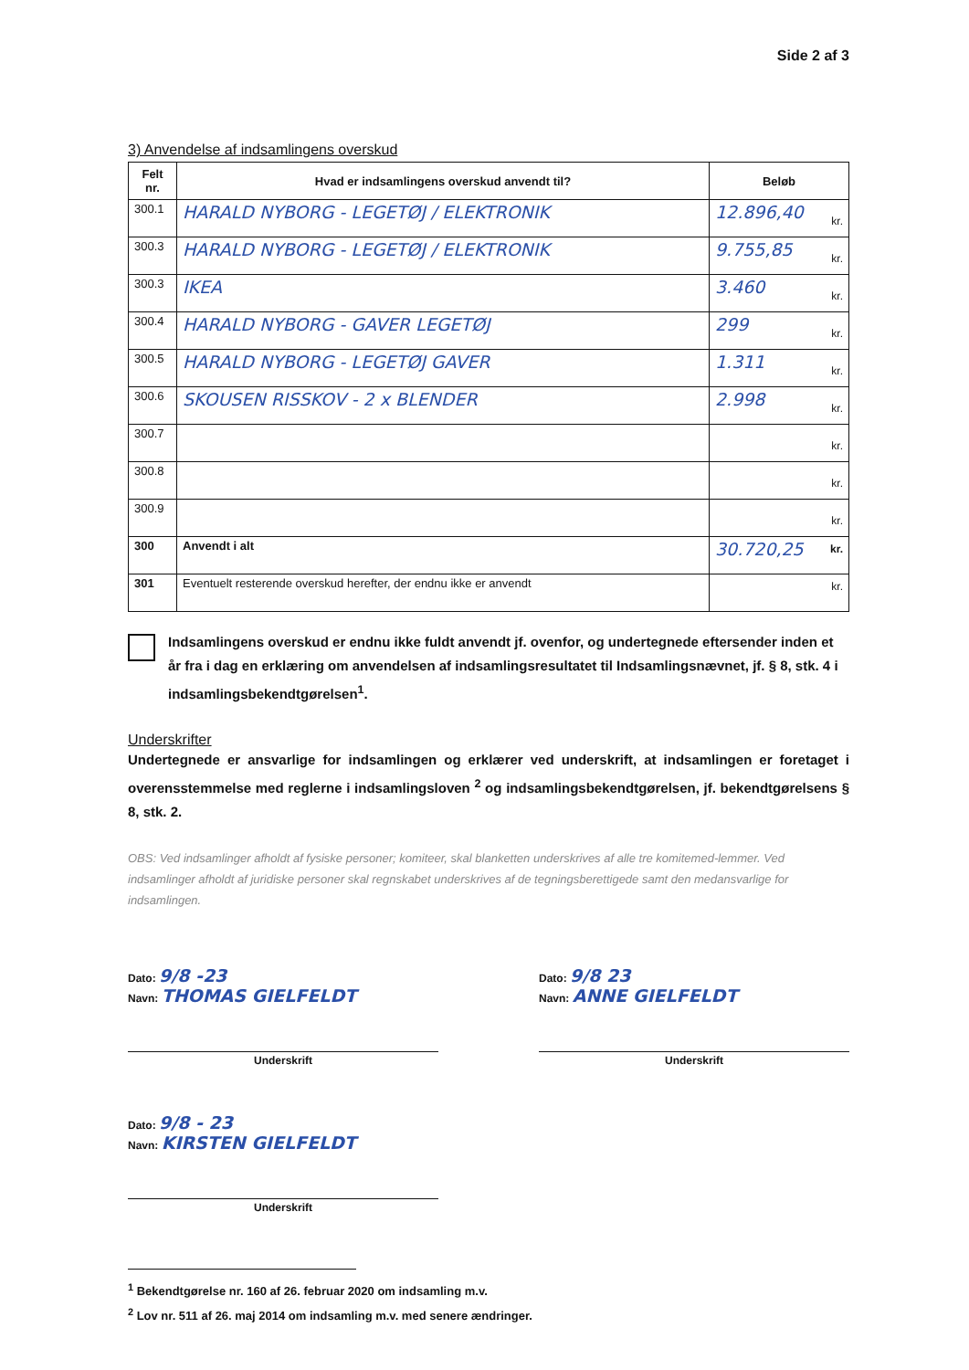Side 2 af 3
3) Anvendelse af indsamlingens overskud
| Felt nr. | Hvad er indsamlingens overskud anvendt til? | Beløb |
| --- | --- | --- |
| 300.1 | HARALD NYBORG - LEGETØJ / ELEKTRONIK | 12.896,40 kr. |
| 300.3 | HARALD NYBORG - LEGETØJ / ELEKTRONIK | 9.755,85 kr. |
| 300.3 | IKEA | 3.460 kr. |
| 300.4 | HARALD NYBORG - GAVER LEGETØJ | 299 kr. |
| 300.5 | HARALD NYBORG - LEGETØJ GAVER | 1.311 kr. |
| 300.6 | SKOUSEN RISSKOV - 2 x BLENDER | 2.998 kr. |
| 300.7 | | kr. |
| 300.8 | | kr. |
| 300.9 | | kr. |
| 300 | Anvendt i alt | 30.720,25 kr. |
| 301 | Eventuelt resterende overskud herefter, der endnu ikke er anvendt | kr. |
Indsamlingens overskud er endnu ikke fuldt anvendt jf. ovenfor, og undertegnede eftersender inden et år fra i dag en erklæring om anvendelsen af indsamlingsresultatet til Indsamlingsnævnet, jf. § 8, stk. 4 i indsamlingsbekendtgørelsen<sup>1</sup>.
Underskrifter
Undertegnede er ansvarlige for indsamlingen og erklærer ved underskrift, at indsamlingen er foretaget i overensstemmelse med reglerne i indsamlingsloven <sup>2</sup> og indsamlingsbekendtgørelsen, jf. bekendtgørelsens § 8, stk. 2.
OBS: Ved indsamlinger afholdt af fysiske personer; komiteer, skal blanketten underskrives af alle tre komitemed-lemmer. Ved indsamlinger afholdt af juridiske personer skal regnskabet underskrives af de tegningsberettigede samt den medansvarlige for indsamlingen.
Dato: 9/8 -23
Navn: THOMAS GIELFELDT
Underskrift
Dato: 9/8 - 23
Navn: KIRSTEN GIELFELDT
Underskrift
Dato: 9/8 23
Navn: ANNE GIELFELDT
Underskrift
<sup>1</sup> Bekendtgørelse nr. 160 af 26. februar 2020 om indsamling m.v.
<sup>2</sup> Lov nr. 511 af 26. maj 2014 om indsamling m.v. med senere ændringer.